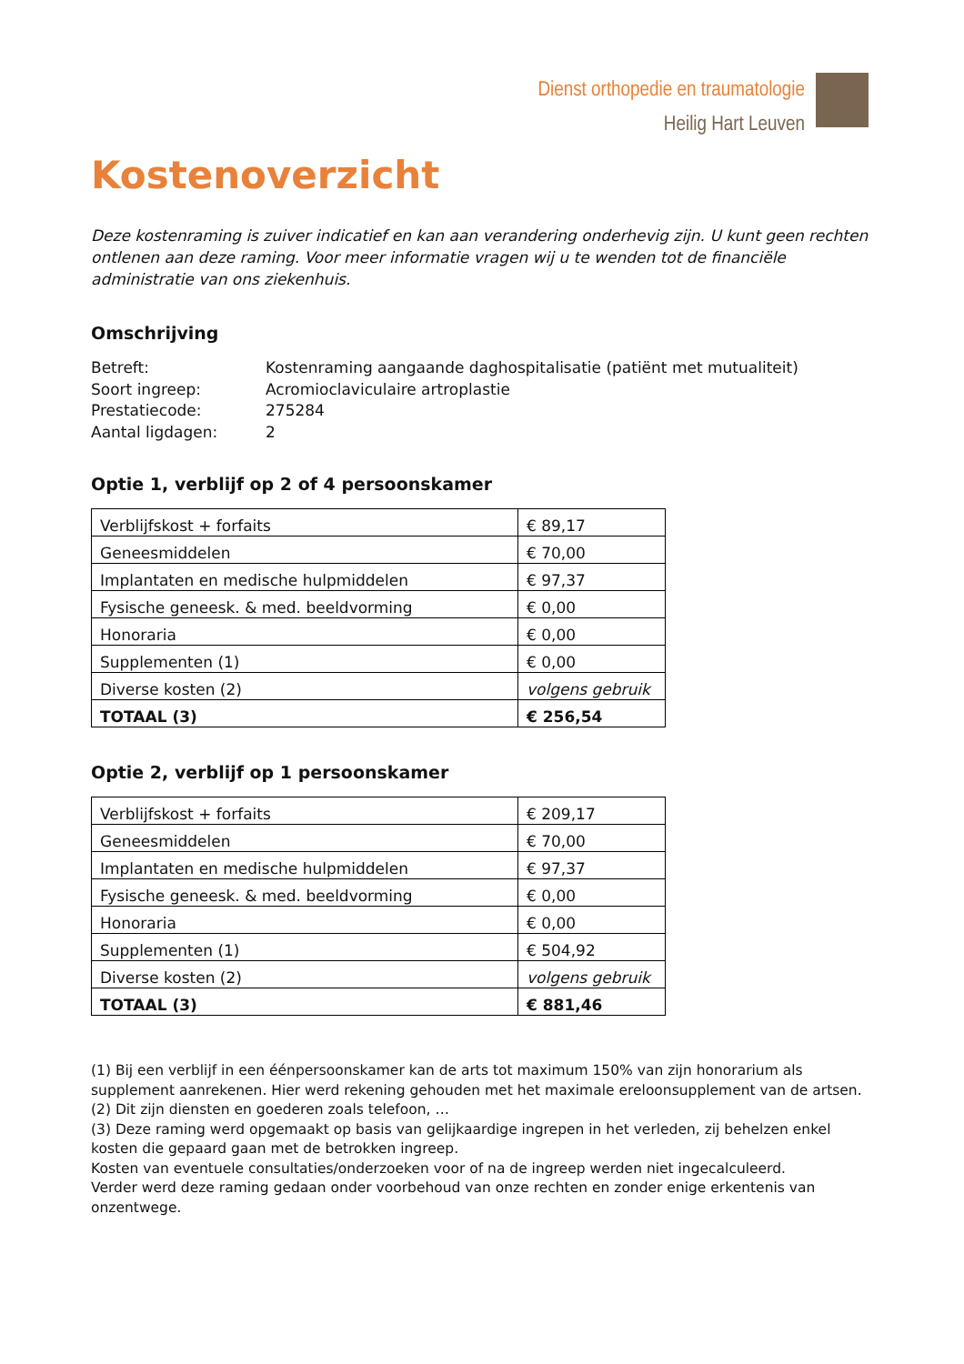Dienst orthopedie en traumatologie
Heilig Hart Leuven
Kostenoverzicht
Deze kostenraming is zuiver indicatief en kan aan verandering onderhevig zijn. U kunt geen rechten ontlenen aan deze raming. Voor meer informatie vragen wij u te wenden tot de financiële administratie van ons ziekenhuis.
Omschrijving
Betreft: Kostenraming aangaande daghospitalisatie (patiënt met mutualiteit)
Soort ingreep: Acromioclaviculaire artroplastie
Prestatiecode: 275284
Aantal ligdagen: 2
Optie 1, verblijf op 2 of 4 persoonskamer
| Verblijfskost + forfaits | € 89,17 |
| Geneesmiddelen | € 70,00 |
| Implantaten en medische hulpmiddelen | € 97,37 |
| Fysische geneesk. & med. beeldvorming | € 0,00 |
| Honoraria | € 0,00 |
| Supplementen (1) | € 0,00 |
| Diverse kosten (2) | volgens gebruik |
| TOTAAL (3) | € 256,54 |
Optie 2, verblijf op 1 persoonskamer
| Verblijfskost + forfaits | € 209,17 |
| Geneesmiddelen | € 70,00 |
| Implantaten en medische hulpmiddelen | € 97,37 |
| Fysische geneesk. & med. beeldvorming | € 0,00 |
| Honoraria | € 0,00 |
| Supplementen (1) | € 504,92 |
| Diverse kosten (2) | volgens gebruik |
| TOTAAL (3) | € 881,46 |
(1) Bij een verblijf in een éénpersoonskamer kan de arts tot maximum 150% van zijn honorarium als supplement aanrekenen. Hier werd rekening gehouden met het maximale ereloonsupplement van de artsen.
(2) Dit zijn diensten en goederen zoals telefoon, …
(3) Deze raming werd opgemaakt op basis van gelijkaardige ingrepen in het verleden, zij behelzen enkel kosten die gepaard gaan met de betrokken ingreep.
Kosten van eventuele consultaties/onderzoeken voor of na de ingreep werden niet ingecalculeerd.
Verder werd deze raming gedaan onder voorbehoud van onze rechten en zonder enige erkentenis van onzentwege.